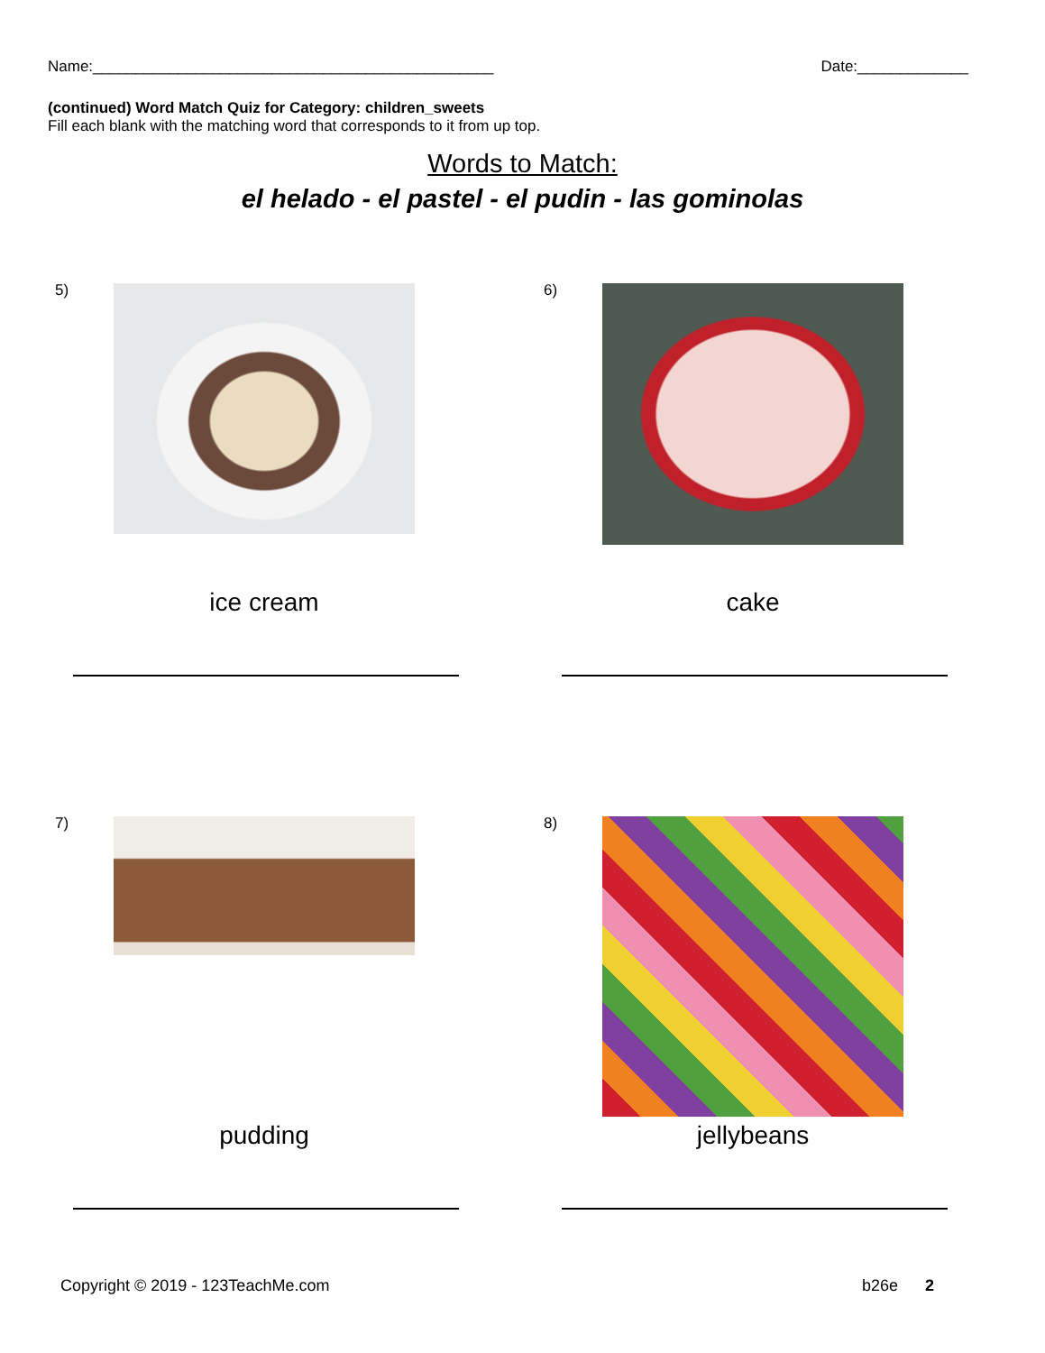Name:_______________________________________________ Date:_____________
(continued) Word Match Quiz for Category: children_sweets
Fill each blank with the matching word that corresponds to it from up top.
Words to Match:
el helado - el pastel - el pudin - las gominolas
5)
ice cream
6)
cake
7)
pudding
8)
jellybeans
Copyright © 2019 - 123TeachMe.com b26e 2